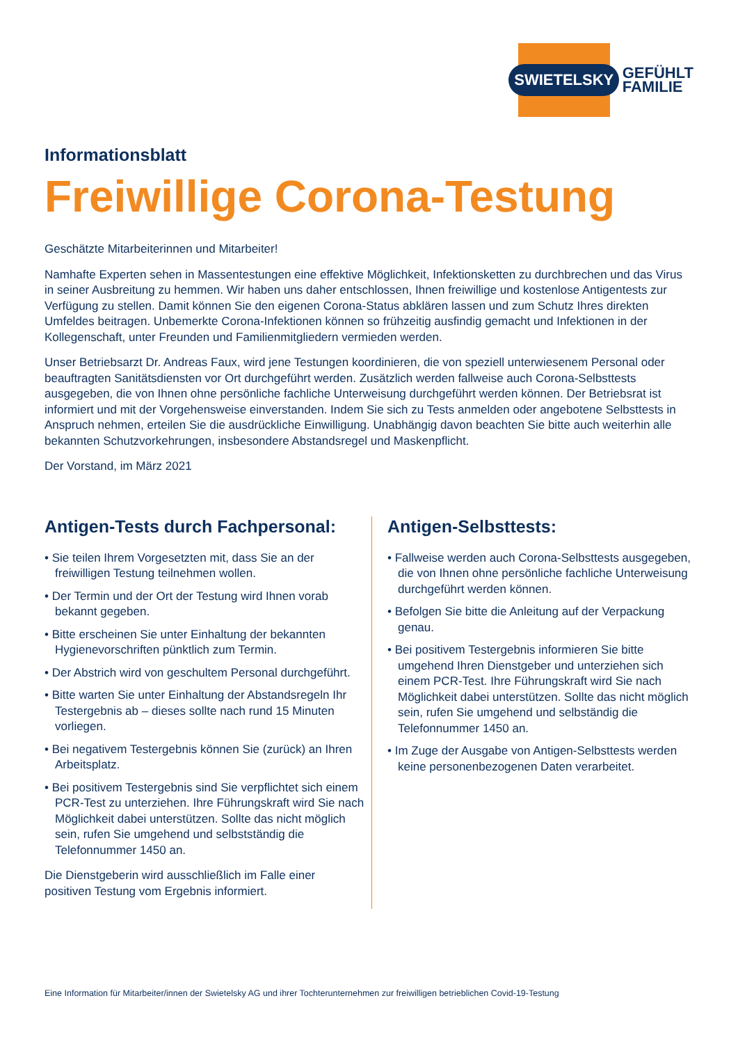SWIETELSKY
GEFÜHLT
FAMILIE
Informationsblatt
Freiwillige Corona-Testung
Geschätzte Mitarbeiterinnen und Mitarbeiter!
Namhafte Experten sehen in Massentestungen eine effektive Möglichkeit, Infektionsketten zu durchbrechen und das Virus in seiner Ausbreitung zu hemmen. Wir haben uns daher entschlossen, Ihnen freiwillige und kostenlose Antigentests zur Verfügung zu stellen. Damit können Sie den eigenen Corona-Status abklären lassen und zum Schutz Ihres direkten Umfeldes beitragen. Unbemerkte Corona-Infektionen können so frühzeitig ausfindig gemacht und Infektionen in der Kollegenschaft, unter Freunden und Familienmitgliedern vermieden werden.
Unser Betriebsarzt Dr. Andreas Faux, wird jene Testungen koordinieren, die von speziell unterwiesenem Personal oder beauftragten Sanitätsdiensten vor Ort durchgeführt werden. Zusätzlich werden fallweise auch Corona-Selbsttests ausgegeben, die von Ihnen ohne persönliche fachliche Unterweisung durchgeführt werden können. Der Betriebsrat ist informiert und mit der Vorgehensweise einverstanden. Indem Sie sich zu Tests anmelden oder angebotene Selbsttests in Anspruch nehmen, erteilen Sie die ausdrückliche Einwilligung. Unabhängig davon beachten Sie bitte auch weiterhin alle bekannten Schutzvorkehrungen, insbesondere Abstandsregel und Maskenpflicht.
Der Vorstand, im März 2021
Antigen-Tests durch Fachpersonal:
• Sie teilen Ihrem Vorgesetzten mit, dass Sie an der freiwilligen Testung teilnehmen wollen.
• Der Termin und der Ort der Testung wird Ihnen vorab bekannt gegeben.
• Bitte erscheinen Sie unter Einhaltung der bekannten Hygienevorschriften pünktlich zum Termin.
• Der Abstrich wird von geschultem Personal durchgeführt.
• Bitte warten Sie unter Einhaltung der Abstandsregeln Ihr Testergebnis ab – dieses sollte nach rund 15 Minuten vorliegen.
• Bei negativem Testergebnis können Sie (zurück) an Ihren Arbeitsplatz.
• Bei positivem Testergebnis sind Sie verpflichtet sich einem PCR-Test zu unterziehen. Ihre Führungskraft wird Sie nach Möglichkeit dabei unterstützen. Sollte das nicht möglich sein, rufen Sie umgehend und selbstständig die Telefonnummer 1450 an.
Die Dienstgeberin wird ausschließlich im Falle einer positiven Testung vom Ergebnis informiert.
Antigen-Selbsttests:
• Fallweise werden auch Corona-Selbsttests ausgegeben, die von Ihnen ohne persönliche fachliche Unterweisung durchgeführt werden können.
• Befolgen Sie bitte die Anleitung auf der Verpackung genau.
• Bei positivem Testergebnis informieren Sie bitte umgehend Ihren Dienstgeber und unterziehen sich einem PCR-Test. Ihre Führungskraft wird Sie nach Möglichkeit dabei unterstützen. Sollte das nicht möglich sein, rufen Sie umgehend und selbständig die Telefonnummer 1450 an.
• Im Zuge der Ausgabe von Antigen-Selbsttests werden keine personenbezogenen Daten verarbeitet.
Eine Information für Mitarbeiter/innen der Swietelsky AG und ihrer Tochterunternehmen zur freiwilligen betrieblichen Covid-19-Testung